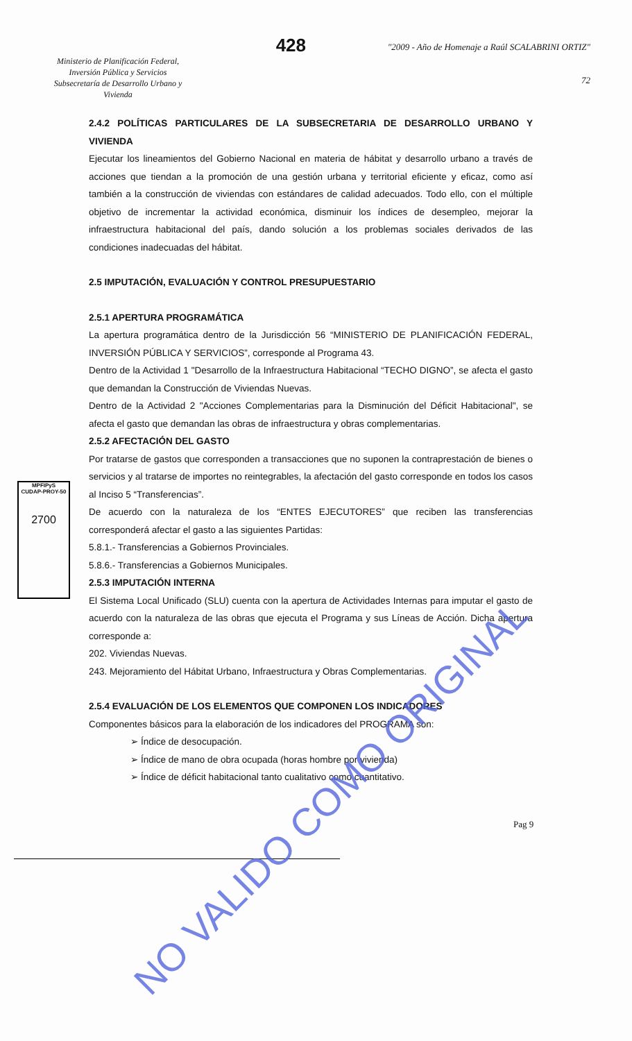Ministerio de Planificación Federal,
Inversión Pública y Servicios
Subsecretaría de Desarrollo Urbano y
Vivienda
428
"2009 - Año de Homenaje a Raúl SCALABRINI ORTIZ"
72
2.4.2 POLÍTICAS PARTICULARES DE LA SUBSECRETARIA DE DESARROLLO URBANO Y VIVIENDA
Ejecutar los lineamientos del Gobierno Nacional en materia de hábitat y desarrollo urbano a través de acciones que tiendan a la promoción de una gestión urbana y territorial eficiente y eficaz, como así también a la construcción de viviendas con estándares de calidad adecuados. Todo ello, con el múltiple objetivo de incrementar la actividad económica, disminuir los índices de desempleo, mejorar la infraestructura habitacional del país, dando solución a los problemas sociales derivados de las condiciones inadecuadas del hábitat.
2.5 IMPUTACIÓN, EVALUACIÓN Y CONTROL PRESUPUESTARIO
2.5.1 APERTURA PROGRAMÁTICA
La apertura programática dentro de la Jurisdicción 56 “MINISTERIO DE PLANIFICACIÓN FEDERAL, INVERSIÓN PÚBLICA Y SERVICIOS”, corresponde al Programa 43.
Dentro de la Actividad 1 "Desarrollo de la Infraestructura Habitacional “TECHO DIGNO”, se afecta el gasto que demandan la Construcción de Viviendas Nuevas.
Dentro de la Actividad 2 "Acciones Complementarias para la Disminución del Déficit Habitacional", se afecta el gasto que demandan las obras de infraestructura y obras complementarias.
2.5.2 AFECTACIÓN DEL GASTO
Por tratarse de gastos que corresponden a transacciones que no suponen la contraprestación de bienes o servicios y al tratarse de importes no reintegrables, la afectación del gasto corresponde en todos los casos al Inciso 5 “Transferencias”.
De acuerdo con la naturaleza de los “ENTES EJECUTORES” que reciben las transferencias corresponderá afectar el gasto a las siguientes Partidas:
5.8.1.- Transferencias a Gobiernos Provinciales.
5.8.6.- Transferencias a Gobiernos Municipales.
2.5.3 IMPUTACIÓN INTERNA
El Sistema Local Unificado (SLU) cuenta con la apertura de Actividades Internas para imputar el gasto de acuerdo con la naturaleza de las obras que ejecuta el Programa y sus Líneas de Acción. Dicha apertura corresponde a:
202. Viviendas Nuevas.
243. Mejoramiento del Hábitat Urbano, Infraestructura y Obras Complementarias.
2.5.4 EVALUACIÓN DE LOS ELEMENTOS QUE COMPONEN LOS INDICADORES
Componentes básicos para la elaboración de los indicadores del PROGRAMA son:
➢ Índice de desocupación.
➢ Índice de mano de obra ocupada (horas hombre por vivienda)
➢ Índice de déficit habitacional tanto cualitativo como cuantitativo.
MPFIPyS
CUDAP-PROY-50
2700
Pag 9
NO VALIDO COMO ORIGINAL